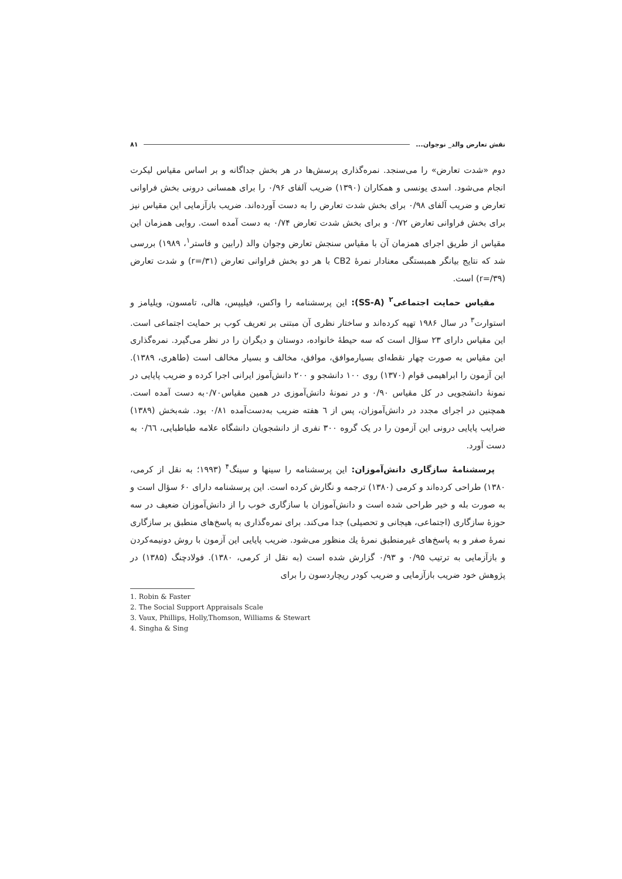نقش تعارض والد_ نوجوان... ۸۱
دوم «شدت تعارض» را می‌سنجد. نمره‌گذاری پرسش‌ها در هر بخش جداگانه و بر اساس مقیاس لیکرت انجام می‌شود. اسدی یونسی و همکاران (۱۳۹۰) ضریب آلفای ۰/۹۶ را برای همسانی درونی بخش فراوانی تعارض و ضریب آلفای ۰/۹۸ برای بخش شدت تعارض را به دست آورده‌اند. ضریب بازآزمایی این مقیاس نیز برای بخش فراوانی تعارض ۰/۷۲ و برای بخش شدت تعارض ۰/۷۴ به دست آمده است. روایی همزمان این مقیاس از طریق اجرای همزمان آن با مقیاس سنجش تعارض وجوان والد (رابین و فاستر<sup>۱</sup>، ۱۹۸۹) بررسی شد که نتایج بیانگر همبستگی معنادار نمرهٔ CB2 با هر دو بخش فراوانی تعارض (r=/۳۱) و شدت تعارض (r=/۳۹) است.
مقیاس حمایت اجتماعی<sup>۲</sup> (SS-A): این پرسشنامه را واکس، فیلیپس، هالی، تامسون، ویلیامز و استوارت<sup>۳</sup> در سال ۱۹۸۶ تهیه کرده‌اند و ساختار نظری آن مبتنی بر تعریف کوب بر حمایت اجتماعی است. این مقیاس دارای ۲۳ سؤال است که سه حیطهٔ خانواده، دوستان و دیگران را در نظر می‌گیرد. نمره‌گذاری این مقیاس به صورت چهار نقطه‌ای بسیارموافق، موافق، مخالف و بسیار مخالف است (طاهری، ۱۳۸۹). این آزمون را ابراهیمی قوام (۱۳۷۰) روی ۱۰۰ دانشجو و ۲۰۰ دانش‌آموز ایرانی اجرا کرده و ضریب پایایی در نمونهٔ دانشجویی در کل مقیاس ۰/۹۰ و در نمونهٔ دانش‌آموزی در همین مقیاس۰/۷۰به دست آمده است. همچنین در اجرای مجدد در دانش‌آموزان، پس از ٦ هفته ضریب به‌دست‌آمده ۰/۸۱ بود. شه‌بخش (۱۳۸۹) ضرایب پایایی درونی این آزمون را در یک گروه ۳۰۰ نفری از دانشجویان دانشگاه علامه طباطبایی، ۰/٦٦ به دست آورد.
پرسشنامهٔ سازگاری دانش‌آموزان: این پرسشنامه را سینها و سینگ<sup>۴</sup> (۱۹۹۳؛ به نقل از کرمی، ۱۳۸۰) طراحی کرده‌اند و کرمی (۱۳۸۰) ترجمه و نگارش کرده است. این پرسشنامه دارای ۶۰ سؤال است و به صورت بله و خیر طراحی شده است و دانش‌آموزان با سازگاری خوب را از دانش‌آموزان ضعیف در سه حوزهٔ سازگاری (اجتماعی، هیجانی و تحصیلی) جدا می‌کند. برای نمره‌گذاری به پاسخ‌های منطبق بر سازگاری نمرهٔ صفر و به پاسخ‌های غیرمنطبق نمرهٔ یك منظور می‌شود. ضریب پایایی این آزمون با روش دونیمه‌کردن و بازآزمایی به ترتیب ۰/۹۵ و ۰/۹۳ گزارش شده است (به نقل از کرمی، ۱۳۸۰). فولادچنگ (۱۳۸۵) در پژوهش خود ضریب بازآزمایی و ضریب کودر ریچاردسون را برای
1. Robin & Faster
2. The Social Support Appraisals Scale
3. Vaux, Phillips, Holly,Thomson, Williams & Stewart
4. Singha & Sing